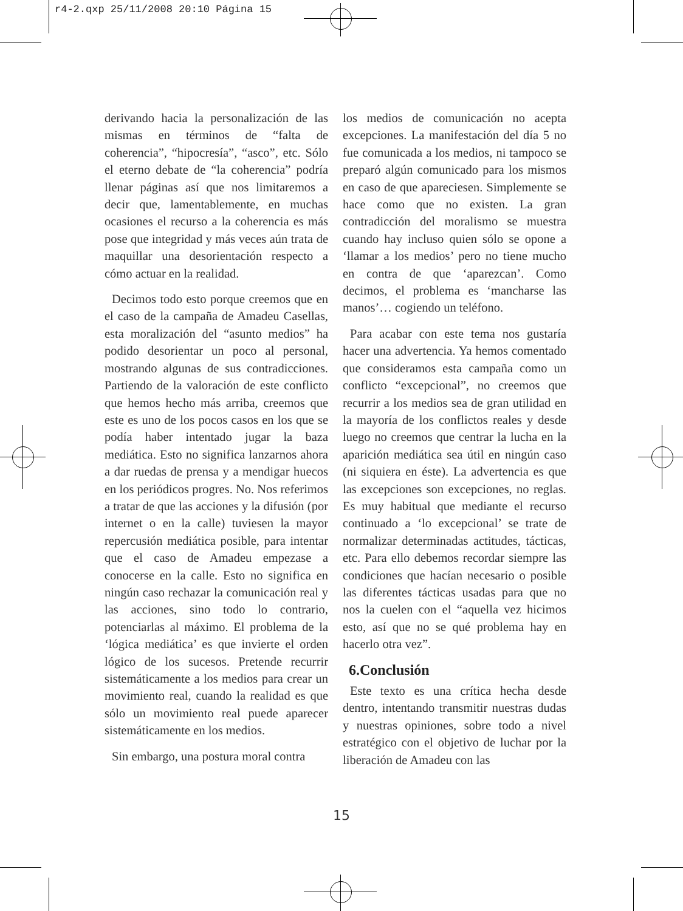r4-2.qxp 25/11/2008 20:10 Página 15
derivando hacia la personalización de las mismas en términos de “falta de coherencia”, “hipocresía”, “asco”, etc. Sólo el eterno debate de “la coherencia” podría llenar páginas así que nos limitaremos a decir que, lamentablemente, en muchas ocasiones el recurso a la coherencia es más pose que integridad y más veces aún trata de maquillar una desorientación respecto a cómo actuar en la realidad.
Decimos todo esto porque creemos que en el caso de la campaña de Amadeu Casellas, esta moralización del “asunto medios” ha podido desorientar un poco al personal, mostrando algunas de sus contradicciones. Partiendo de la valoración de este conflicto que hemos hecho más arriba, creemos que este es uno de los pocos casos en los que se podía haber intentado jugar la baza mediática. Esto no significa lanzarnos ahora a dar ruedas de prensa y a mendigar huecos en los periódicos progres. No. Nos referimos a tratar de que las acciones y la difusión (por internet o en la calle) tuviesen la mayor repercusión mediática posible, para intentar que el caso de Amadeu empezase a conocerse en la calle. Esto no significa en ningún caso rechazar la comunicación real y las acciones, sino todo lo contrario, potenciarlas al máximo. El problema de la ‘lógica mediática’ es que invierte el orden lógico de los sucesos. Pretende recurrir sistemáticamente a los medios para crear un movimiento real, cuando la realidad es que sólo un movimiento real puede aparecer sistemáticamente en los medios.
Sin embargo, una postura moral contra
los medios de comunicación no acepta excepciones. La manifestación del día 5 no fue comunicada a los medios, ni tampoco se preparó algún comunicado para los mismos en caso de que apareciesen. Simplemente se hace como que no existen. La gran contradicción del moralismo se muestra cuando hay incluso quien sólo se opone a ‘llamar a los medios’ pero no tiene mucho en contra de que ‘aparezcan’. Como decimos, el problema es ‘mancharse las manos’… cogiendo un teléfono.
Para acabar con este tema nos gustaría hacer una advertencia. Ya hemos comentado que consideramos esta campaña como un conflicto “excepcional”, no creemos que recurrir a los medios sea de gran utilidad en la mayoría de los conflictos reales y desde luego no creemos que centrar la lucha en la aparición mediática sea útil en ningún caso (ni siquiera en éste). La advertencia es que las excepciones son excepciones, no reglas. Es muy habitual que mediante el recurso continuado a ‘lo excepcional’ se trate de normalizar determinadas actitudes, tácticas, etc. Para ello debemos recordar siempre las condiciones que hacían necesario o posible las diferentes tácticas usadas para que no nos la cuelen con el “aquella vez hicimos esto, así que no se qué problema hay en hacerlo otra vez”.
6.Conclusión
Este texto es una crítica hecha desde dentro, intentando transmitir nuestras dudas y nuestras opiniones, sobre todo a nivel estratégico con el objetivo de luchar por la liberación de Amadeu con las
15